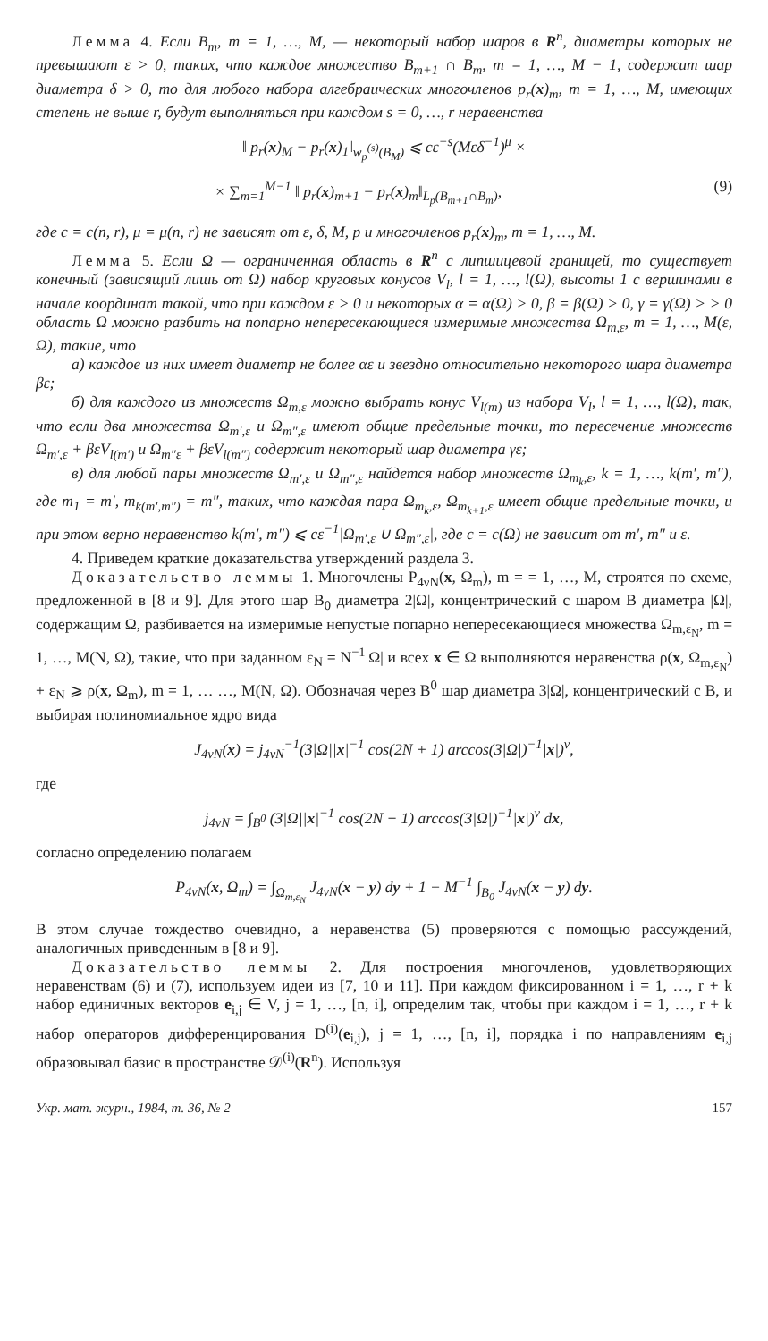Лемма 4. Если B<sub>m</sub>, m = 1, …, M, — некоторый набор шаров в R<sup>n</sup>, диаметры которых не превышают ε > 0, таких, что каждое множество B<sub>m+1</sub> ∩ B<sub>m</sub>, m = 1, …, M − 1, содержит шар диаметра δ > 0, то для любого набора алгебраических многочленов p<sub>r</sub>(x)<sub>m</sub>, m = 1, …, M, имеющих степень не выше r, будут выполняться при каждом s = 0, …, r неравенства
‖ p<sub>r</sub>(x)<sub>M</sub> − p<sub>r</sub>(x)<sub>1</sub>‖<sub>w<sub>p</sub><sup>(s)</sup>(B<sub>M</sub>)</sub> ⩽ cε<sup>−s</sup>(Mεδ<sup>−1</sup>)<sup>μ</sup> ×
× ∑<sub>m=1</sub><sup>M−1</sup> ‖ p<sub>r</sub>(x)<sub>m+1</sub> − p<sub>r</sub>(x)<sub>m</sub>‖<sub>L<sub>p</sub>(B<sub>m+1</sub>∩B<sub>m</sub>)</sub>, (9)
где c = c(n, r), μ = μ(n, r) не зависят от ε, δ, M, p и многочленов p<sub>r</sub>(x)<sub>m</sub>, m = 1, …, M.
Лемма 5. Если Ω — ограниченная область в R<sup>n</sup> с липшицевой границей, то существует конечный (зависящий лишь от Ω) набор круговых конусов V<sub>l</sub>, l = 1, …, l(Ω), высоты 1 с вершинами в начале координат такой, что при каждом ε > 0 и некоторых α = α(Ω) > 0, β = β(Ω) > 0, γ = γ(Ω) > > 0 область Ω можно разбить на попарно непересекающиеся измеримые множества Ω<sub>m,ε</sub>, m = 1, …, M(ε, Ω), такие, что
а) каждое из них имеет диаметр не более αε и звездно относительно некоторого шара диаметра βε;
б) для каждого из множеств Ω<sub>m,ε</sub> можно выбрать конус V<sub>l(m)</sub> из набора V<sub>l</sub>, l = 1, …, l(Ω), так, что если два множества Ω<sub>m′,ε</sub> и Ω<sub>m″,ε</sub> имеют общие предельные точки, то пересечение множеств Ω<sub>m′,ε</sub> + βεV<sub>l(m′)</sub> и Ω<sub>m″ε</sub> + βεV<sub>l(m″)</sub> содержит некоторый шар диаметра γε;
в) для любой пары множеств Ω<sub>m′,ε</sub> и Ω<sub>m″,ε</sub> найдется набор множеств Ω<sub>m<sub>k</sub>,ε</sub>, k = 1, …, k(m′, m″), где m<sub>1</sub> = m′, m<sub>k(m′,m″)</sub> = m″, таких, что каждая пара Ω<sub>m<sub>k</sub>,ε</sub>, Ω<sub>m<sub>k+1</sub>,ε</sub> имеет общие предельные точки, и при этом верно неравенство k(m′, m″) ⩽ cε<sup>−1</sup>|Ω<sub>m′,ε</sub> ∪ Ω<sub>m″,ε</sub>|, где c = c(Ω) не зависит от m′, m″ и ε.
4. Приведем краткие доказательства утверждений раздела 3.
Доказательство леммы 1. Многочлены P<sub>4νN</sub>(x, Ω<sub>m</sub>), m = = 1, …, M, строятся по схеме, предложенной в [8 и 9]. Для этого шар B<sub>0</sub> диаметра 2|Ω|, концентрический с шаром B диаметра |Ω|, содержащим Ω, разбивается на измеримые непустые попарно непересекающиеся множества Ω<sub>m,ε<sub>N</sub></sub>, m = 1, …, M(N, Ω), такие, что при заданном ε<sub>N</sub> = N<sup>−1</sup>|Ω| и всех x ∈ Ω выполняются неравенства ρ(x, Ω<sub>m,ε<sub>N</sub></sub>) + ε<sub>N</sub> ⩾ ρ(x, Ω<sub>m</sub>), m = 1, … …, M(N, Ω). Обозначая через B<sup>0</sup> шар диаметра 3|Ω|, концентрический с B, и выбирая полиномиальное ядро вида
J<sub>4νN</sub>(x) = j<sub>4νN</sub><sup>−1</sup>(3|Ω||x|<sup>−1</sup> cos(2N + 1) arccos(3|Ω|)<sup>−1</sup>|x|)<sup>ν</sup>,
где
j<sub>4νN</sub> = ∫<sub>B<sup>0</sup></sub> (3|Ω||x|<sup>−1</sup> cos(2N + 1) arccos(3|Ω|)<sup>−1</sup>|x|)<sup>ν</sup> dx,
согласно определению полагаем
P<sub>4νN</sub>(x, Ω<sub>m</sub>) = ∫<sub>Ω<sub>m,ε<sub>N</sub></sub></sub> J<sub>4νN</sub>(x − y) dy + 1 − M<sup>−1</sup> ∫<sub>B<sub>0</sub></sub> J<sub>4νN</sub>(x − y) dy.
В этом случае тождество очевидно, а неравенства (5) проверяются с помощью рассуждений, аналогичных приведенным в [8 и 9].
Доказательство леммы 2. Для построения многочленов, удовлетворяющих неравенствам (6) и (7), используем идеи из [7, 10 и 11]. При каждом фиксированном i = 1, …, r + k набор единичных векторов e<sub>i,j</sub> ∈ V, j = 1, …, [n, i], определим так, чтобы при каждом i = 1, …, r + k набор операторов дифференцирования D<sup>(i)</sup>(e<sub>i,j</sub>), j = 1, …, [n, i], порядка i по направлениям e<sub>i,j</sub> образовывал базис в пространстве 𝒟<sup>(i)</sup>(R<sup>n</sup>). Используя
Укр. мат. журн., 1984, т. 36, № 2 157